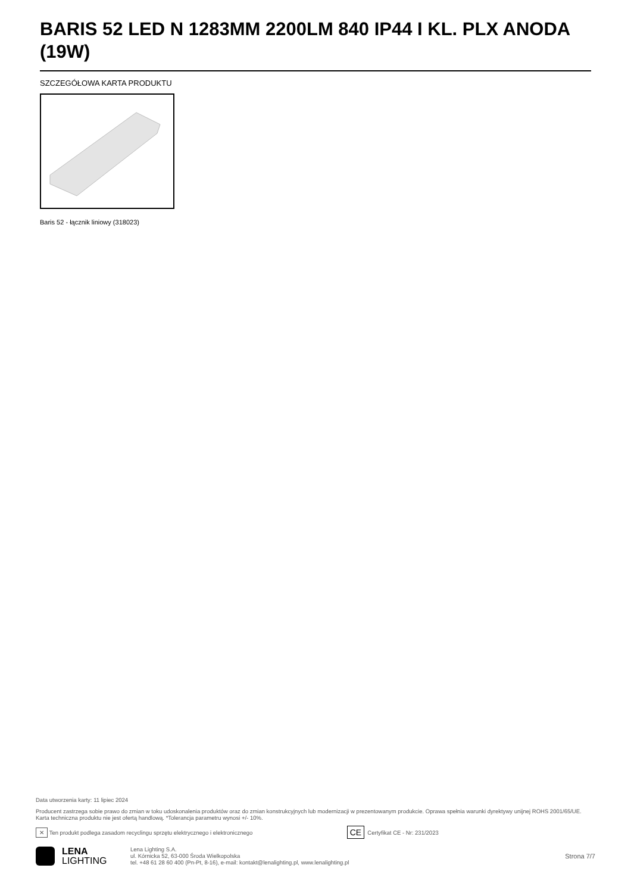BARIS 52 LED N 1283MM 2200LM 840 IP44 I KL. PLX ANODA (19W)
SZCZEGÓŁOWA KARTA PRODUKTU
Baris 52 - łącznik liniowy (318023)
Data utworzenia karty: 11 lipiec 2024
Producent zastrzega sobie prawo do zmian w toku udoskonalenia produktów oraz do zmian konstrukcyjnych lub modernizacji w prezentowanym produkcie. Oprawa spełnia warunki dyrektywy unijnej ROHS 2001/65/UE. Karta techniczna produktu nie jest ofertą handlową. *Tolerancja parametru wynosi +/- 10%.
✕ Ten produkt podlega zasadom recyclingu sprzętu elektrycznego i elektronicznego CE Certyfikat CE - Nr: 231/2023
LENA
LIGHTING
Lena Lighting S.A.
ul. Kórnicka 52, 63-000 Środa Wielkopolska
tel. +48 61 28 60 400 (Pn-Pt, 8-16), e-mail: kontakt@lenalighting.pl, www.lenalighting.pl
Strona 7/7